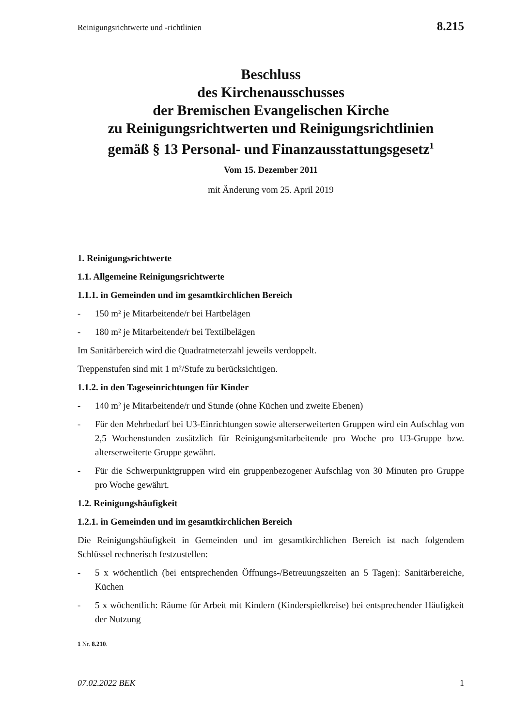Reinigungsrichtwerte und -richtlinien 8.215
Beschluss
des Kirchenausschusses
der Bremischen Evangelischen Kirche
zu Reinigungsrichtwerten und Reinigungsrichtlinien
gemäß § 13 Personal- und Finanzausstattungsgesetz<sup>1</sup>
Vom 15. Dezember 2011
mit Änderung vom 25. April 2019
1. Reinigungsrichtwerte
1.1. Allgemeine Reinigungsrichtwerte
1.1.1. in Gemeinden und im gesamtkirchlichen Bereich
- 150 m² je Mitarbeitende/r bei Hartbelägen
- 180 m² je Mitarbeitende/r bei Textilbelägen
Im Sanitärbereich wird die Quadratmeterzahl jeweils verdoppelt.
Treppenstufen sind mit 1 m²/Stufe zu berücksichtigen.
1.1.2. in den Tageseinrichtungen für Kinder
- 140 m² je Mitarbeitende/r und Stunde (ohne Küchen und zweite Ebenen)
- Für den Mehrbedarf bei U3-Einrichtungen sowie alterserweiterten Gruppen wird ein Aufschlag von 2,5 Wochenstunden zusätzlich für Reinigungsmitarbeitende pro Woche pro U3-Gruppe bzw. alterserweiterte Gruppe gewährt.
- Für die Schwerpunktgruppen wird ein gruppenbezogener Aufschlag von 30 Minuten pro Gruppe pro Woche gewährt.
1.2. Reinigungshäufigkeit
1.2.1. in Gemeinden und im gesamtkirchlichen Bereich
Die Reinigungshäufigkeit in Gemeinden und im gesamtkirchlichen Bereich ist nach folgendem Schlüssel rechnerisch festzustellen:
- 5 x wöchentlich (bei entsprechenden Öffnungs-/Betreuungszeiten an 5 Tagen): Sanitärbereiche, Küchen
- 5 x wöchentlich: Räume für Arbeit mit Kindern (Kinderspielkreise) bei entsprechender Häufigkeit der Nutzung
1 Nr. 8.210.
07.02.2022 BEK 1